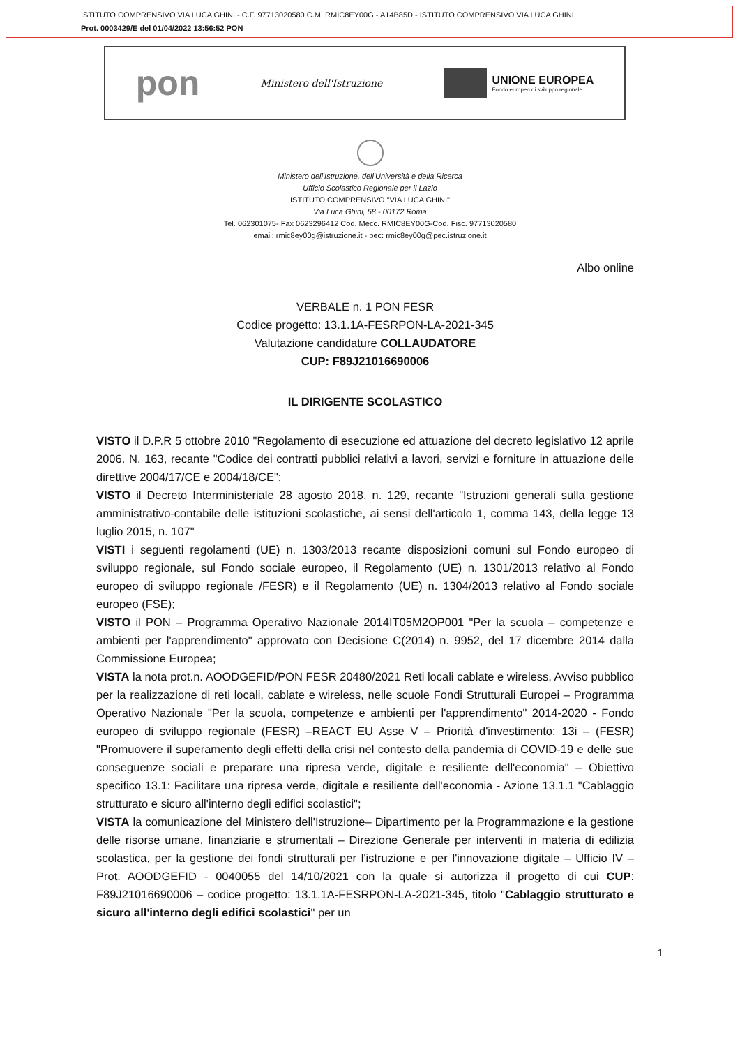ISTITUTO COMPRENSIVO VIA LUCA GHINI - C.F. 97713020580 C.M. RMIC8EY00G - A14B85D - ISTITUTO COMPRENSIVO VIA LUCA GHINI
Prot. 0003429/E del 01/04/2022 13:56:52 PON
pon Ministero dell'Istruzione
UNIONE EUROPEA
Fondo europeo di sviluppo regionale
Ministero dell'Istruzione, dell'Università e della Ricerca
Ufficio Scolastico Regionale per il Lazio
ISTITUTO COMPRENSIVO "VIA LUCA GHINI"
Via Luca Ghini, 58 - 00172 Roma
Tel. 062301075- Fax 0623296412 Cod. Mecc. RMIC8EY00G-Cod. Fisc. 97713020580
email: rmic8ey00g@istruzione.it - pec: rmic8ey00g@pec.istruzione.it
Albo online
VERBALE n. 1 PON FESR
Codice progetto: 13.1.1A-FESRPON-LA-2021-345
Valutazione candidature COLLAUDATORE
CUP: F89J21016690006
IL DIRIGENTE SCOLASTICO
VISTO il D.P.R 5 ottobre 2010 "Regolamento di esecuzione ed attuazione del decreto legislativo 12 aprile 2006. N. 163, recante "Codice dei contratti pubblici relativi a lavori, servizi e forniture in attuazione delle direttive 2004/17/CE e 2004/18/CE";
VISTO il Decreto Interministeriale 28 agosto 2018, n. 129, recante "Istruzioni generali sulla gestione amministrativo-contabile delle istituzioni scolastiche, ai sensi dell'articolo 1, comma 143, della legge 13 luglio 2015, n. 107"
VISTI i seguenti regolamenti (UE) n. 1303/2013 recante disposizioni comuni sul Fondo europeo di sviluppo regionale, sul Fondo sociale europeo, il Regolamento (UE) n. 1301/2013 relativo al Fondo europeo di sviluppo regionale /FESR) e il Regolamento (UE) n. 1304/2013 relativo al Fondo sociale europeo (FSE);
VISTO il PON – Programma Operativo Nazionale 2014IT05M2OP001 "Per la scuola – competenze e ambienti per l'apprendimento" approvato con Decisione C(2014) n. 9952, del 17 dicembre 2014 dalla Commissione Europea;
VISTA la nota prot.n. AOODGEFID/PON FESR 20480/2021 Reti locali cablate e wireless, Avviso pubblico per la realizzazione di reti locali, cablate e wireless, nelle scuole Fondi Strutturali Europei – Programma Operativo Nazionale "Per la scuola, competenze e ambienti per l'apprendimento" 2014-2020 - Fondo europeo di sviluppo regionale (FESR) –REACT EU Asse V – Priorità d'investimento: 13i – (FESR) "Promuovere il superamento degli effetti della crisi nel contesto della pandemia di COVID-19 e delle sue conseguenze sociali e preparare una ripresa verde, digitale e resiliente dell'economia" – Obiettivo specifico 13.1: Facilitare una ripresa verde, digitale e resiliente dell'economia - Azione 13.1.1 "Cablaggio strutturato e sicuro all'interno degli edifici scolastici";
VISTA la comunicazione del Ministero dell'Istruzione– Dipartimento per la Programmazione e la gestione delle risorse umane, finanziarie e strumentali – Direzione Generale per interventi in materia di edilizia scolastica, per la gestione dei fondi strutturali per l'istruzione e per l'innovazione digitale – Ufficio IV – Prot. AOODGEFID - 0040055 del 14/10/2021 con la quale si autorizza il progetto di cui CUP: F89J21016690006 – codice progetto: 13.1.1A-FESRPON-LA-2021-345, titolo "Cablaggio strutturato e sicuro all'interno degli edifici scolastici" per un
1